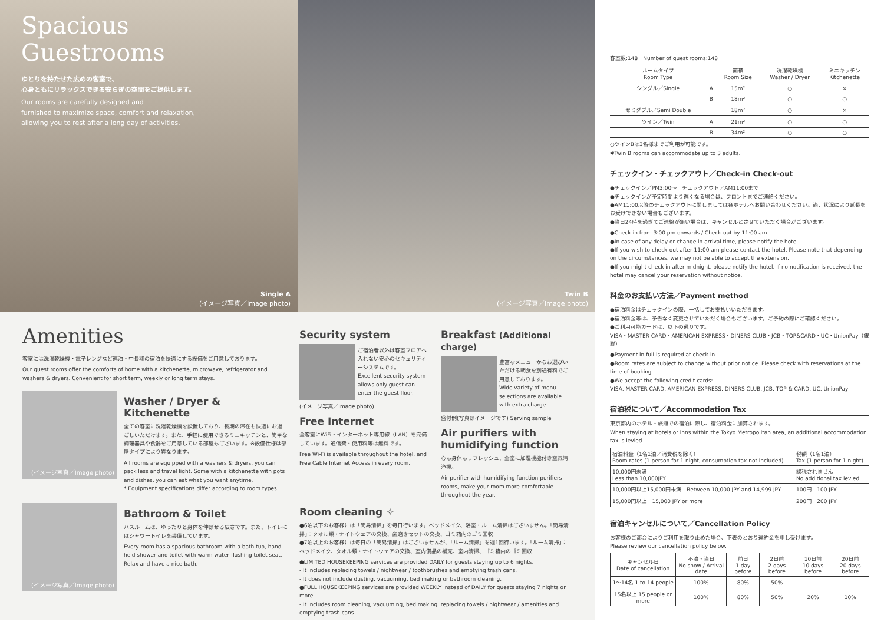Spacious
Guestrooms
ゆとりを持たせた広めの客室で、
心身ともにリラックスできる安らぎの空間をご提供します。
Our rooms are carefully designed and
furnished to maximize space, comfort and relaxation,
allowing you to rest after a long day of activities.
Single A
(イメージ写真／Image photo)
Twin B
(イメージ写真／Image photo)
Amenities
客室には洗濯乾燥機・電子レンジなど連泊・中長期の宿泊を快適にする設備をご用意しております。
Our guest rooms offer the comforts of home with a kitchenette, microwave, refrigerator and washers & dryers. Convenient for short term, weekly or long term stays.
(イメージ写真／Image photo)
Washer / Dryer & Kitchenette
全ての客室に洗濯乾燥機を設置しており、長期の滞在も快適にお過ごしいただけます。また、手軽に使用できるミニキッチンと、簡単な調理器具や食器をご用意している部屋もございます。※設備仕様は部屋タイプにより異なります。
All rooms are equipped with a washers & dryers, you can pack less and travel light. Some with a kitchenette with pots and dishes, you can eat what you want anytime.
* Equipment specifications differ according to room types.
(イメージ写真／Image photo)
Bathroom & Toilet
バスルームは、ゆったりと身体を伸ばせる広さです。また、トイレにはシャワートイレを装備しています。
Every room has a spacious bathroom with a bath tub, hand-held shower and toilet with warm water flushing toilet seat. Relax and have a nice bath.
Security system
ご宿泊者以外は客室フロアへ入れない安心のセキュリティーシステムです。
Excellent security system allows only guest can enter the guest floor.
(イメージ写真／Image photo)
Free Internet
全客室にWiFi・インターネット専用線（LAN）を完備しています。通信費・使用料等は無料です。
Free Wi-Fi is available throughout the hotel, and Free Cable Internet Access in every room.
Breakfast (Additional charge)
豊富なメニューからお選びいただける朝食を別途有料でご用意しております。
Wide variety of menu selections are available with extra charge.
盛付例(写真はイメージです) Serving sample
Air purifiers with humidifying function
心も身体もリフレッシュ、全室に加湿機能付き空気清浄機。
Air purifier with humidifying function purifiers rooms, make your room more comfortable throughout the year.
Room cleaning ✧
●6泊以下のお客様には「簡易清掃」を毎日行います。ベッドメイク、浴室・ルーム清掃はございません。「簡易清掃」：タオル類・ナイトウェアの交換、歯磨きセットの交換、ゴミ箱内のゴミ回収
●7泊以上のお客様には毎日の「簡易清掃」はございませんが、「ルーム清掃」を週1回行います。「ルーム清掃」：ベッドメイク、タオル類・ナイトウェアの交換、室内備品の補充、室内清掃、ゴミ箱内のゴミ回収
●LIMITED HOUSEKEEPING services are provided DAILY for guests staying up to 6 nights.
- It includes replacing towels / nightwear / toothbrushes and emptying trash cans.
- It does not include dusting, vacuuming, bed making or bathroom cleaning.
●FULL HOUSEKEEPING services are provided WEEKLY instead of DAILY for guests staying 7 nights or more.
- It includes room cleaning, vacuuming, bed making, replacing towels / nightwear / amenities and emptying trash cans.
客室数:148　Number of guest rooms:148
| ルームタイプ Room Type | | 面積 Room Size | 洗濯乾燥機 Washer / Dryer | ミニキッチン Kitchenette |
| --- | --- | --- | --- | --- |
| シングル／Single | A | 15m² | ○ | × |
| | B | 18m² | ○ | ○ |
| セミダブル／Semi Double | | 18m² | ○ | × |
| ツイン／Twin | A | 21m² | ○ | ○ |
| | B | 34m² | ○ | ○ |
○ツインBは3名様までご利用が可能です。
✱Twin B rooms can accommodate up to 3 adults.
チェックイン・チェックアウト／Check-in Check-out
●チェックイン／PM3:00〜　チェックアウト／AM11:00まで
●チェックインが予定時間より遅くなる場合は、フロントまでご連絡ください。
●AM11:00以降のチェックアウトに関しましては各ホテルへお問い合わせください。尚、状況により延長をお受けできない場合もございます。
●当日24時を過ぎてご連絡が無い場合は、キャンセルとさせていただく場合がございます。
●Check-in from 3:00 pm onwards / Check-out by 11:00 am
●In case of any delay or change in arrival time, please notify the hotel.
●If you wish to check-out after 11:00 am please contact the hotel. Please note that depending on the circumstances, we may not be able to accept the extension.
●If you might check in after midnight, please notify the hotel. If no notification is received, the hotel may cancel your reservation without notice.
料金のお支払い方法／Payment method
●宿泊料金はチェックインの際、一括してお支払いいただきます。
●宿泊料金等は、予告なく変更させていただく場合もございます。ご予約の際にご確認ください。
●ご利用可能カードは、以下の通りです。
VISA・MASTER CARD・AMERICAN EXPRESS・DINERS CLUB・JCB・TOP&CARD・UC・UnionPay（銀聯）
●Payment in full is required at check-in.
●Room rates are subject to change without prior notice. Please check with reservations at the time of booking.
●We accept the following credit cards:
VISA, MASTER CARD, AMERICAN EXPRESS, DINERS CLUB, JCB, TOP & CARD, UC, UnionPay
宿泊税について／Accommodation Tax
東京都内のホテル・旅館での宿泊に際し、宿泊料金に加算されます。
When staying at hotels or inns within the Tokyo Metropolitan area, an additional accommodation tax is levied.
| 宿泊料金（1名1泊／消費税を除く） Room rates (1 person for 1 night, consumption tax not included) | 税額（1名1泊） Tax (1 person for 1 night) |
| 10,000円未満 Less than 10,000JPY | 課税されません No additional tax levied |
| 10,000円以上15,000円未満 Between 10,000 JPY and 14,999 JPY | 100円 100 JPY |
| 15,000円以上 15,000 JPY or more | 200円 200 JPY |
宿泊キャンセルについて／Cancellation Policy
お客様のご都合によりご利用を取り止めた場合、下表のとおり違約金を申し受けます。
Please review our cancellation policy below.
| キャンセル日 Date of cancellation | 不泊・当日 No show / Arrival date | 前日 1 day before | 2日前 2 days before | 10日前 10 days before | 20日前 20 days before |
| --- | --- | --- | --- | --- | --- |
| 1〜14名 1 to 14 people | 100% | 80% | 50% | – | – |
| 15名以上 15 people or more | 100% | 80% | 50% | 20% | 10% |